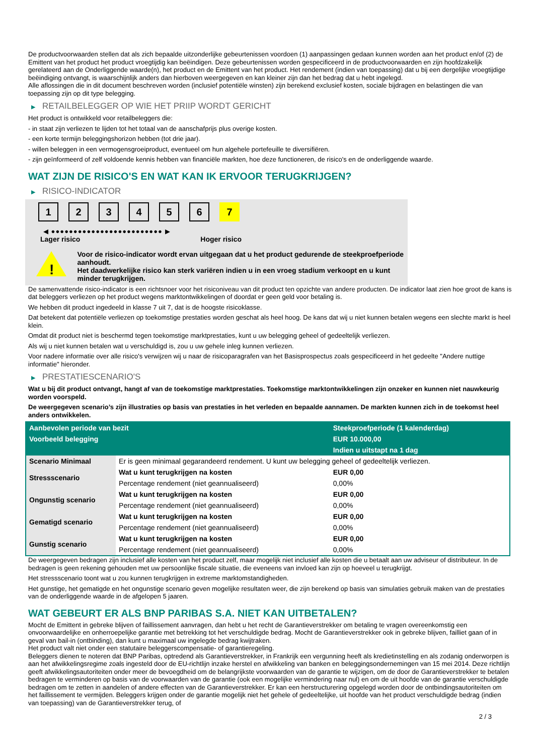De productvoorwaarden stellen dat als zich bepaalde uitzonderlijke gebeurtenissen voordoen (1) aanpassingen gedaan kunnen worden aan het product en/of (2) de Emittent van het product het product vroegtijdig kan beëindigen. Deze gebeurtenissen worden gespecificeerd in de productvoorwaarden en zijn hoofdzakelijk gerelateerd aan de Onderliggende waarde(n), het product en de Emittent van het product. Het rendement (indien van toepassing) dat u bij een dergelijke vroegtijdige beëindiging ontvangt, is waarschijnlijk anders dan hierboven weergegeven en kan kleiner zijn dan het bedrag dat u hebt ingelegd.
Alle aflossingen die in dit document beschreven worden (inclusief potentiële winsten) zijn berekend exclusief kosten, sociale bijdragen en belastingen die van toepassing zijn op dit type belegging.
▶ RETAILBELEGGER OP WIE HET PRIIP WORDT GERICHT
Het product is ontwikkeld voor retailbeleggers die:
- in staat zijn verliezen te lijden tot het totaal van de aanschafprijs plus overige kosten.
- een korte termijn beleggingshorizon hebben (tot drie jaar).
- willen beleggen in een vermogensgroeiproduct, eventueel om hun algehele portefeuille te diversifiëren.
- zijn geïnformeerd of zelf voldoende kennis hebben van financiële markten, hoe deze functioneren, de risico's en de onderliggende waarde.
WAT ZIJN DE RISICO'S EN WAT KAN IK ERVOOR TERUGKRIJGEN?
▶ RISICO-INDICATOR
1 2 3 4 5 6 7
◀ ●●●●●●●●●●●●●●●●●●●●●●●●● ▶
Lager risico Hoger risico
!
Voor de risico-indicator wordt ervan uitgegaan dat u het product gedurende de steekproefperiode aanhoudt.
Het daadwerkelijke risico kan sterk variëren indien u in een vroeg stadium verkoopt en u kunt minder terugkrijgen.
De samenvattende risico-indicator is een richtsnoer voor het risiconiveau van dit product ten opzichte van andere producten. De indicator laat zien hoe groot de kans is dat beleggers verliezen op het product wegens marktontwikkelingen of doordat er geen geld voor betaling is.
We hebben dit product ingedeeld in klasse 7 uit 7, dat is de hoogste risicoklasse.
Dat betekent dat potentiële verliezen op toekomstige prestaties worden geschat als heel hoog. De kans dat wij u niet kunnen betalen wegens een slechte markt is heel klein.
Omdat dit product niet is beschermd tegen toekomstige marktprestaties, kunt u uw belegging geheel of gedeeltelijk verliezen.
Als wij u niet kunnen betalen wat u verschuldigd is, zou u uw gehele inleg kunnen verliezen.
Voor nadere informatie over alle risico's verwijzen wij u naar de risicoparagrafen van het Basisprospectus zoals gespecificeerd in het gedeelte "Andere nuttige informatie" hieronder.
▶ PRESTATIESCENARIO'S
Wat u bij dit product ontvangt, hangt af van de toekomstige marktprestaties. Toekomstige marktontwikkelingen zijn onzeker en kunnen niet nauwkeurig worden voorspeld.
De weergegeven scenario’s zijn illustraties op basis van prestaties in het verleden en bepaalde aannamen. De markten kunnen zich in de toekomst heel anders ontwikkelen.
| Aanbevolen periode van bezit | | Steekproefperiode (1 kalenderdag) |
| --- | --- | --- |
| Voorbeeld belegging | | EUR 10.000,00 |
| | | Indien u uitstapt na 1 dag |
| Scenario Minimaal | Er is geen minimaal gegarandeerd rendement. U kunt uw belegging geheel of gedeeltelijk verliezen. | |
| Stressscenario | Wat u kunt terugkrijgen na kosten | EUR 0,00 |
| | Percentage rendement (niet geannualiseerd) | 0,00% |
| Ongunstig scenario | Wat u kunt terugkrijgen na kosten | EUR 0,00 |
| | Percentage rendement (niet geannualiseerd) | 0,00% |
| Gematigd scenario | Wat u kunt terugkrijgen na kosten | EUR 0,00 |
| | Percentage rendement (niet geannualiseerd) | 0,00% |
| Gunstig scenario | Wat u kunt terugkrijgen na kosten | EUR 0,00 |
| | Percentage rendement (niet geannualiseerd) | 0,00% |
De weergegeven bedragen zijn inclusief alle kosten van het product zelf, maar mogelijk niet inclusief alle kosten die u betaalt aan uw adviseur of distributeur. In de bedragen is geen rekening gehouden met uw persoonlijke fiscale situatie, die eveneens van invloed kan zijn op hoeveel u terugkrijgt.
Het stressscenario toont wat u zou kunnen terugkrijgen in extreme marktomstandigheden.
Het gunstige, het gematigde en het ongunstige scenario geven mogelijke resultaten weer, die zijn berekend op basis van simulaties gebruik maken van de prestaties van de onderliggende waarde in de afgelopen 5 jaaren.
WAT GEBEURT ER ALS BNP PARIBAS S.A. NIET KAN UITBETALEN?
Mocht de Emittent in gebreke blijven of faillissement aanvragen, dan hebt u het recht de Garantieverstrekker om betaling te vragen overeenkomstig een onvoorwaardelijke en onherroepelijke garantie met betrekking tot het verschuldigde bedrag. Mocht de Garantieverstrekker ook in gebreke blijven, failliet gaan of in geval van bail-in (ontbinding), dan kunt u maximaal uw ingelegde bedrag kwijtraken.
Het product valt niet onder een statutaire beleggerscompensatie- of garantieregeling.
Beleggers dienen te noteren dat BNP Paribas, optredend als Garantieverstrekker, in Frankrijk een vergunning heeft als kredietinstelling en als zodanig onderworpen is aan het afwikkelingsregime zoals ingesteld door de EU-richtlijn inzake herstel en afwikkeling van banken en beleggingsondernemingen van 15 mei 2014. Deze richtlijn geeft afwikkelingsautoriteiten onder meer de bevoegdheid om de belangrijkste voorwaarden van de garantie te wijzigen, om de door de Garantieverstrekker te betalen bedragen te verminderen op basis van de voorwaarden van de garantie (ook een mogelijke vermindering naar nul) en om de uit hoofde van de garantie verschuldigde bedragen om te zetten in aandelen of andere effecten van de Garantieverstrekker. Er kan een herstructurering opgelegd worden door de ontbindingsautoriteiten om het faillissement te vermijden. Beleggers krijgen onder de garantie mogelijk niet het gehele of gedeeltelijke, uit hoofde van het product verschuldigde bedrag (indien van toepassing) van de Garantieverstrekker terug, of
2 / 3